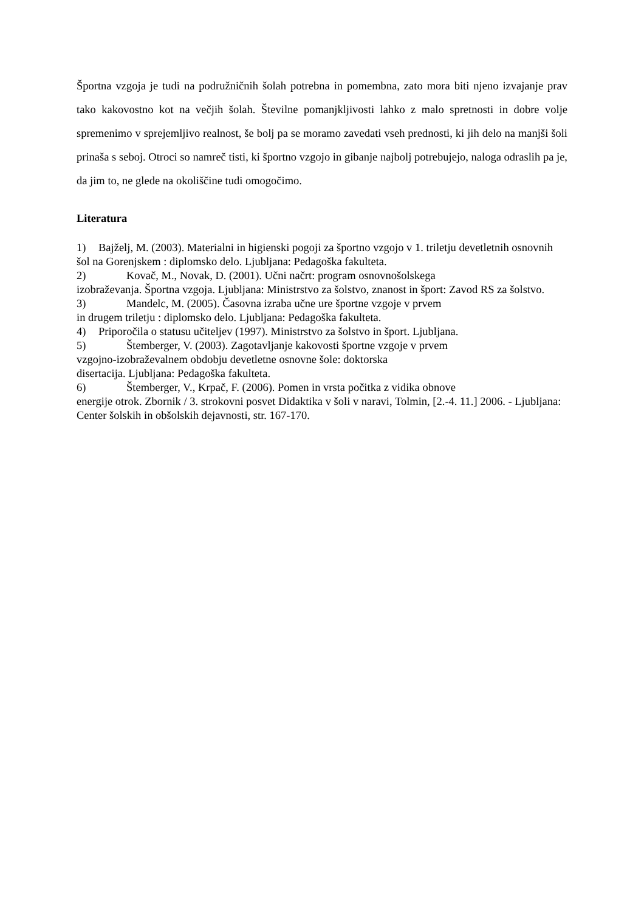Športna vzgoja je tudi na podružničnih šolah potrebna in pomembna, zato mora biti njeno izvajanje prav tako kakovostno kot na večjih šolah. Številne pomanjkljivosti lahko z malo spretnosti in dobre volje spremenimo v sprejemljivo realnost, še bolj pa se moramo zavedati vseh prednosti, ki jih delo na manjši šoli prinaša s seboj. Otroci so namreč tisti, ki športno vzgojo in gibanje najbolj potrebujejo, naloga odraslih pa je, da jim to, ne glede na okoliščine tudi omogočimo.
Literatura
1) Bajželj, M. (2003). Materialni in higienski pogoji za športno vzgojo v 1. triletju devetletnih osnovnih šol na Gorenjskem : diplomsko delo. Ljubljana: Pedagoška fakulteta.
2) Kovač, M., Novak, D. (2001). Učni načrt: program osnovnošolskega
izobraževanja. Športna vzgoja. Ljubljana: Ministrstvo za šolstvo, znanost in šport: Zavod RS za šolstvo.
3) Mandelc, M. (2005). Časovna izraba učne ure športne vzgoje v prvem
in drugem triletju : diplomsko delo. Ljubljana: Pedagoška fakulteta.
4) Priporočila o statusu učiteljev (1997). Ministrstvo za šolstvo in šport. Ljubljana.
5) Štemberger, V. (2003). Zagotavljanje kakovosti športne vzgoje v prvem
vzgojno-izobraževalnem obdobju devetletne osnovne šole: doktorska
disertacija. Ljubljana: Pedagoška fakulteta.
6) Štemberger, V., Krpač, F. (2006). Pomen in vrsta počitka z vidika obnove
energije otrok. Zbornik / 3. strokovni posvet Didaktika v šoli v naravi, Tolmin, [2.-4. 11.] 2006. - Ljubljana: Center šolskih in obšolskih dejavnosti, str. 167-170.